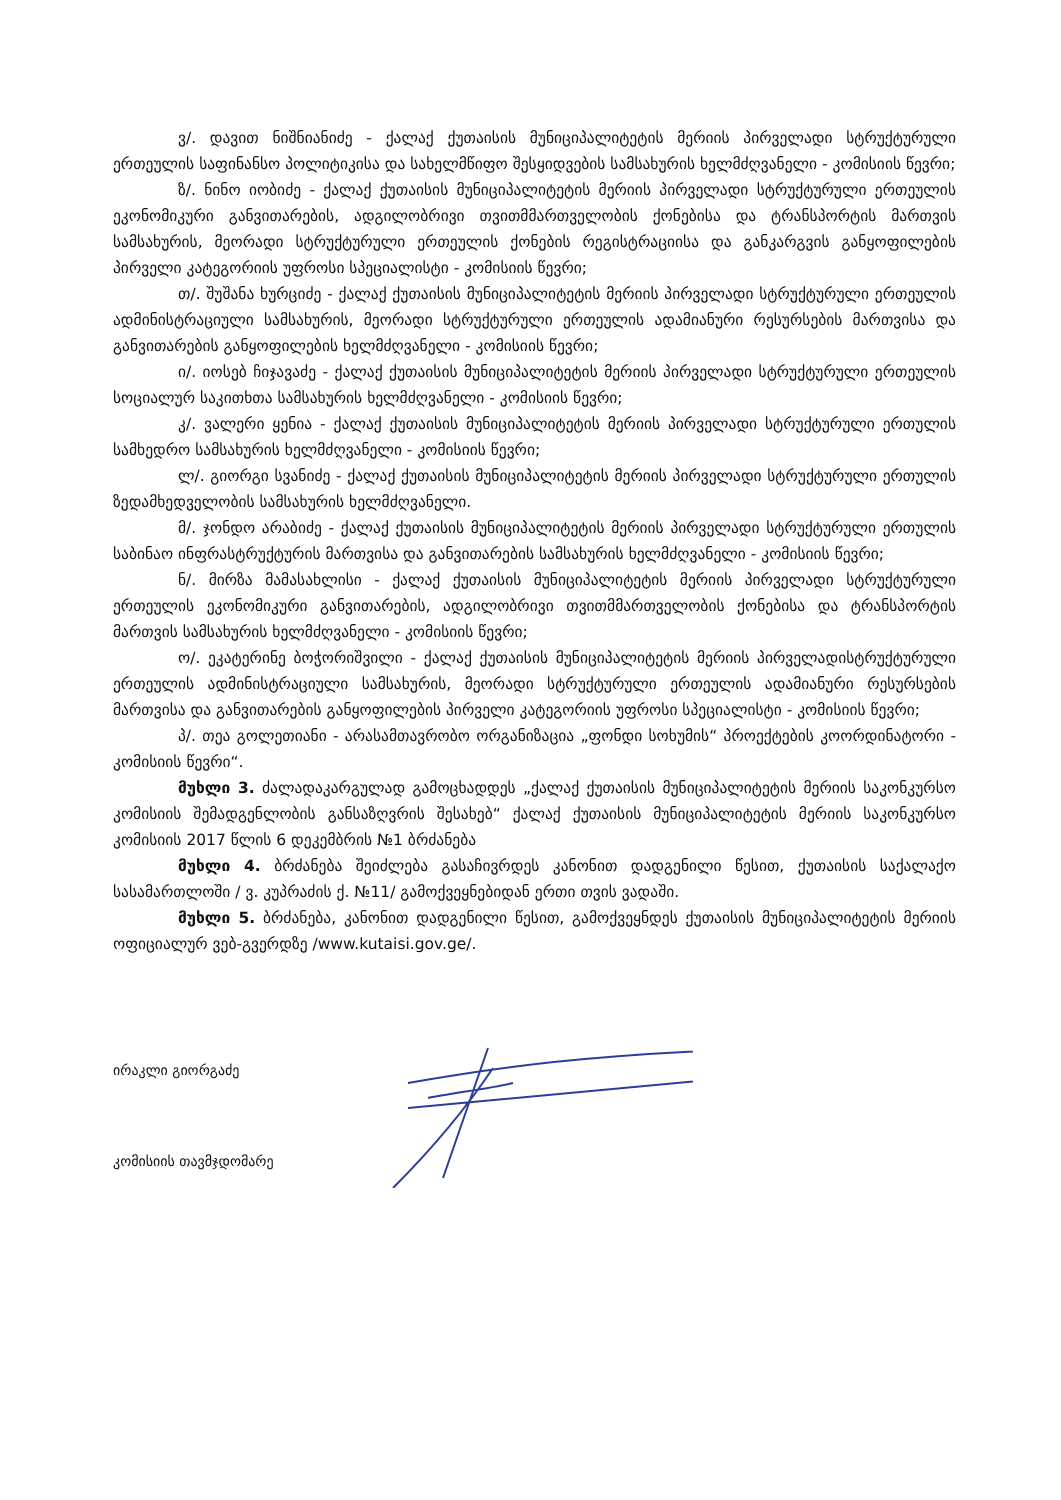ვ/. დავით ნიშნიანიძე - ქალაქ ქუთაისის მუნიციპალიტეტის მერიის პირველადი სტრუქტურული ერთეულის საფინანსო პოლიტიკისა და სახელმწიფო შესყიდვების სამსახურის ხელმძღვანელი - კომისიის წევრი;
ზ/. ნინო იობიძე - ქალაქ ქუთაისის მუნიციპალიტეტის მერიის პირველადი სტრუქტურული ერთეულის ეკონომიკური განვითარების, ადგილობრივი თვითმმართველობის ქონებისა და ტრანსპორტის მართვის სამსახურის, მეორადი სტრუქტურული ერთეულის ქონების რეგისტრაციისა და განკარგვის განყოფილების პირველი კატეგორიის უფროსი სპეციალისტი - კომისიის წევრი;
თ/. შუშანა ხურციძე - ქალაქ ქუთაისის მუნიციპალიტეტის მერიის პირველადი სტრუქტურული ერთეულის ადმინისტრაციული სამსახურის, მეორადი სტრუქტურული ერთეულის ადამიანური რესურსების მართვისა და განვითარების განყოფილების ხელმძღვანელი - კომისიის წევრი;
ი/. იოსებ ჩიჯავაძე - ქალაქ ქუთაისის მუნიციპალიტეტის მერიის პირველადი სტრუქტურული ერთეულის სოციალურ საკითხთა სამსახურის ხელმძღვანელი - კომისიის წევრი;
კ/. ვალერი ყენია - ქალაქ ქუთაისის მუნიციპალიტეტის მერიის პირველადი სტრუქტურული ერთულის სამხედრო სამსახურის ხელმძღვანელი - კომისიის წევრი;
ლ/. გიორგი სვანიძე - ქალაქ ქუთაისის მუნიციპალიტეტის მერიის პირველადი სტრუქტურული ერთულის ზედამხედველობის სამსახურის ხელმძღვანელი.
მ/. ჯონდო არაბიძე - ქალაქ ქუთაისის მუნიციპალიტეტის მერიის პირველადი სტრუქტურული ერთულის საბინაო ინფრასტრუქტურის მართვისა და განვითარების სამსახურის ხელმძღვანელი - კომისიის წევრი;
ნ/. მირზა მამასახლისი - ქალაქ ქუთაისის მუნიციპალიტეტის მერიის პირველადი სტრუქტურული ერთეულის ეკონომიკური განვითარების, ადგილობრივი თვითმმართველობის ქონებისა და ტრანსპორტის მართვის სამსახურის ხელმძღვანელი - კომისიის წევრი;
ო/. ეკატერინე ბოჭორიშვილი - ქალაქ ქუთაისის მუნიციპალიტეტის მერიის პირველადისტრუქტურული ერთეულის ადმინისტრაციული სამსახურის, მეორადი სტრუქტურული ერთეულის ადამიანური რესურსების მართვისა და განვითარების განყოფილების პირველი კატეგორიის უფროსი სპეციალისტი - კომისიის წევრი;
პ/. თეა გოლეთიანი - არასამთავრობო ორგანიზაცია „ფონდი სოხუმის“ პროექტების კოორდინატორი - კომისიის წევრი“.
მუხლი 3. ძალადაკარგულად გამოცხადდეს „ქალაქ ქუთაისის მუნიციპალიტეტის მერიის საკონკურსო კომისიის შემადგენლობის განსაზღვრის შესახებ“ ქალაქ ქუთაისის მუნიციპალიტეტის მერიის საკონკურსო კომისიის 2017 წლის 6 დეკემბრის №1 ბრძანება
მუხლი 4. ბრძანება შეიძლება გასაჩივრდეს კანონით დადგენილი წესით, ქუთაისის საქალაქო სასამართლოში / ვ. კუპრაძის ქ. №11/ გამოქვეყნებიდან ერთი თვის ვადაში.
მუხლი 5. ბრძანება, კანონით დადგენილი წესით, გამოქვეყნდეს ქუთაისის მუნიციპალიტეტის მერიის ოფიციალურ ვებ-გვერდზე /www.kutaisi.gov.ge/.
ირაკლი გიორგაძე
კომისიის თავმჯდომარე